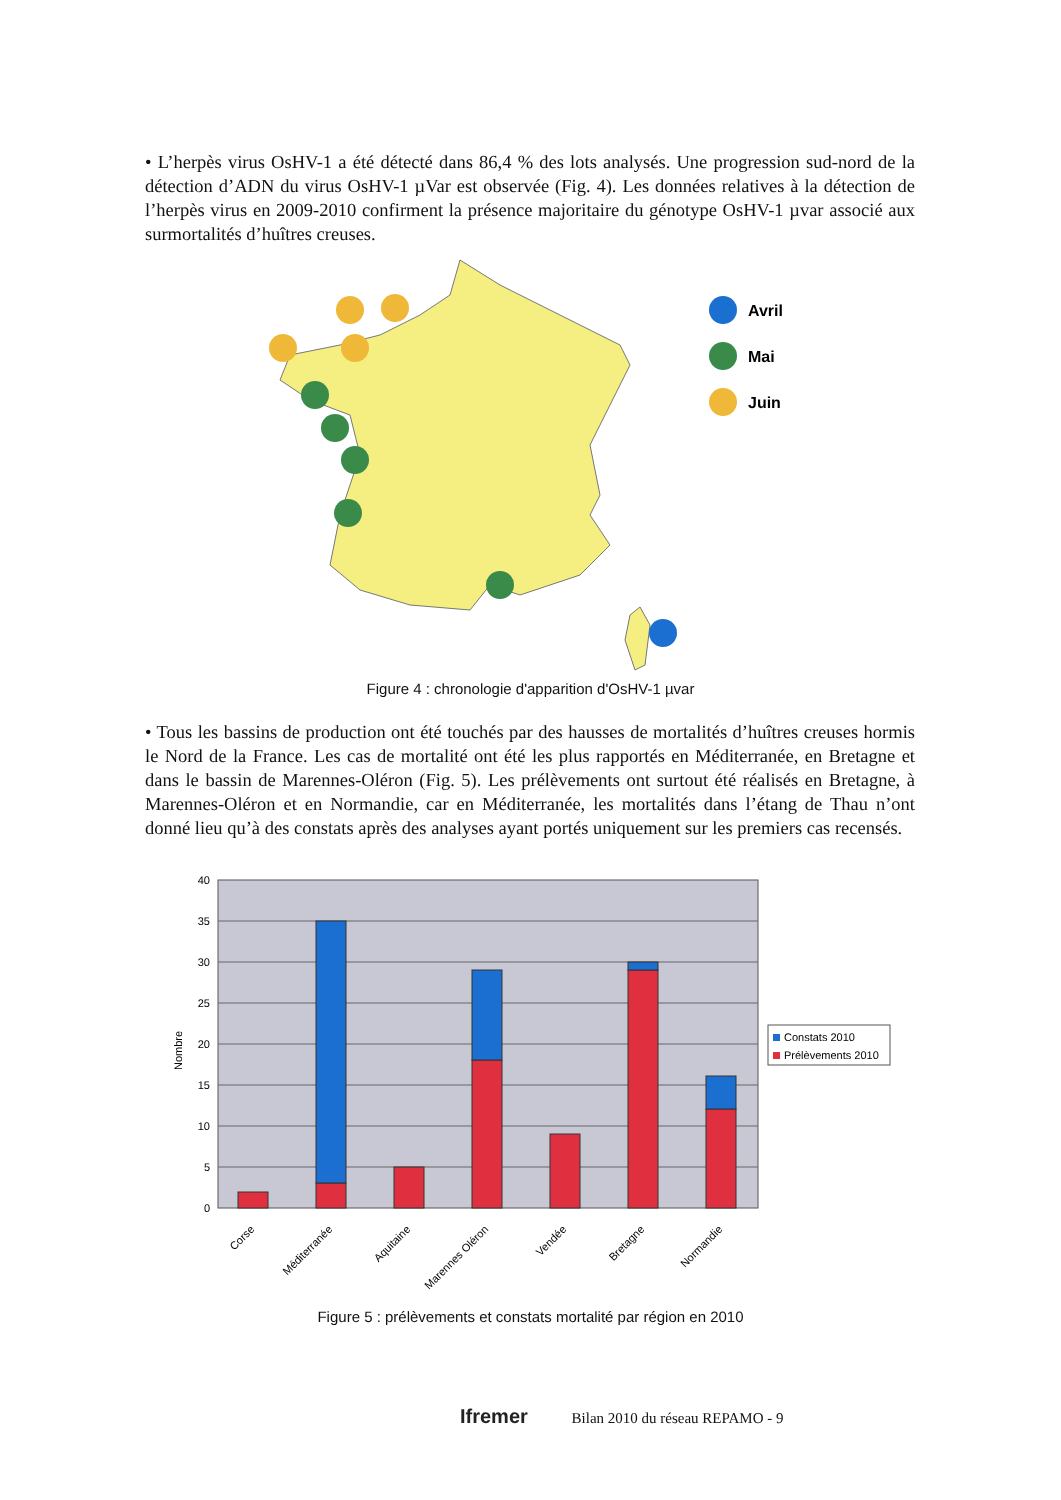• L’herpès virus OsHV-1 a été détecté dans 86,4 % des lots analysés. Une progression sud-nord de la détection d’ADN du virus OsHV-1 µVar est observée (Fig. 4). Les données relatives à la détection de l’herpès virus en 2009-2010 confirment la présence majoritaire du génotype OsHV-1 µvar associé aux surmortalités d’huîtres creuses.
Avril
Mai
Juin
Figure 4 : chronologie d'apparition d'OsHV-1 µvar
• Tous les bassins de production ont été touchés par des hausses de mortalités d’huîtres creuses hormis le Nord de la France. Les cas de mortalité ont été les plus rapportés en Méditerranée, en Bretagne et dans le bassin de Marennes-Oléron (Fig. 5). Les prélèvements ont surtout été réalisés en Bretagne, à Marennes-Oléron et en Normandie, car en Méditerranée, les mortalités dans l’étang de Thau n’ont donné lieu qu’à des constats après des analyses ayant portés uniquement sur les premiers cas recensés.
40
35
30
25
20
15
10
5
0
Nombre
Constats 2010
Prélèvements 2010
Corse
Méditerranée
Aquitaine
Marennes Oléron
Vendée
Bretagne
Normandie
Figure 5 : prélèvements et constats mortalité par région en 2010
Ifremer Bilan 2010 du réseau REPAMO - 9